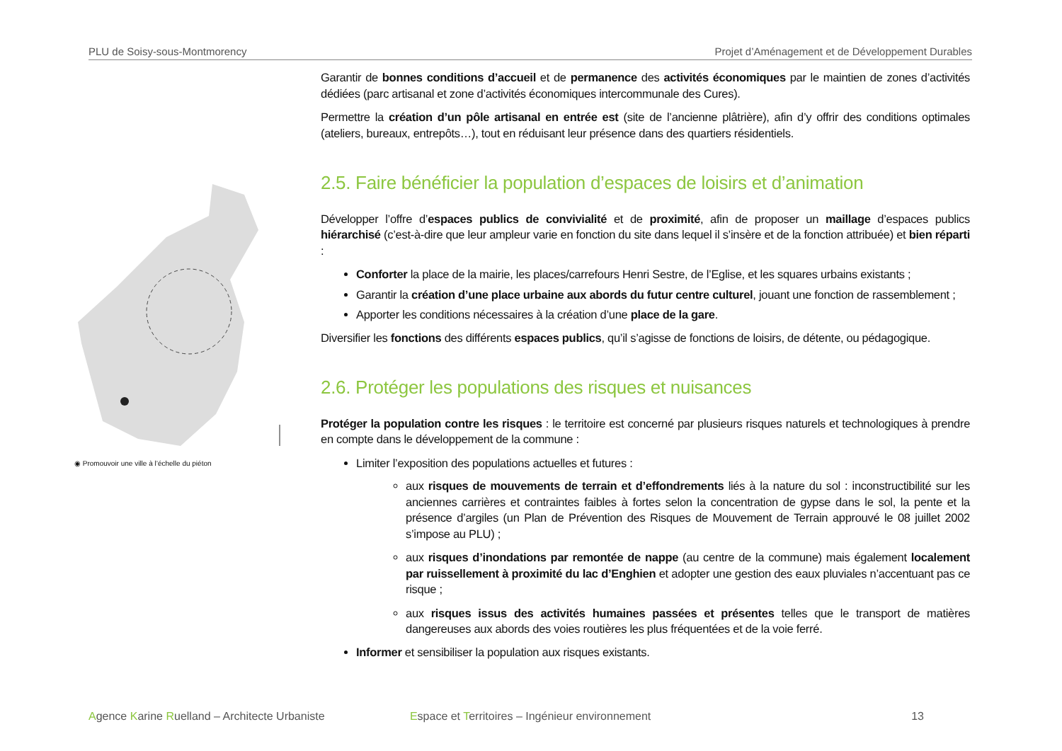PLU de Soisy-sous-Montmorency Projet d’Aménagement et de Développement Durables
◉ Promouvoir une ville à l’échelle du piéton
Garantir de bonnes conditions d’accueil et de permanence des activités économiques par le maintien de zones d’activités dédiées (parc artisanal et zone d’activités économiques intercommunale des Cures).
Permettre la création d’un pôle artisanal en entrée est (site de l’ancienne plâtrière), afin d’y offrir des conditions optimales (ateliers, bureaux, entrepôts…), tout en réduisant leur présence dans des quartiers résidentiels.
2.5. Faire bénéficier la population d’espaces de loisirs et d’animation
Développer l’offre d’espaces publics de convivialité et de proximité, afin de proposer un maillage d’espaces publics hiérarchisé (c’est-à-dire que leur ampleur varie en fonction du site dans lequel il s’insère et de la fonction attribuée) et bien réparti :
Conforter la place de la mairie, les places/carrefours Henri Sestre, de l’Eglise, et les squares urbains existants ;
Garantir la création d’une place urbaine aux abords du futur centre culturel, jouant une fonction de rassemblement ;
Apporter les conditions nécessaires à la création d’une place de la gare.
Diversifier les fonctions des différents espaces publics, qu’il s’agisse de fonctions de loisirs, de détente, ou pédagogique.
2.6. Protéger les populations des risques et nuisances
Protéger la population contre les risques : le territoire est concerné par plusieurs risques naturels et technologiques à prendre en compte dans le développement de la commune :
Limiter l’exposition des populations actuelles et futures :
aux risques de mouvements de terrain et d’effondrements liés à la nature du sol : inconstructibilité sur les anciennes carrières et contraintes faibles à fortes selon la concentration de gypse dans le sol, la pente et la présence d’argiles (un Plan de Prévention des Risques de Mouvement de Terrain approuvé le 08 juillet 2002 s’impose au PLU) ;
aux risques d’inondations par remontée de nappe (au centre de la commune) mais également localement par ruissellement à proximité du lac d’Enghien et adopter une gestion des eaux pluviales n’accentuant pas ce risque ;
aux risques issus des activités humaines passées et présentes telles que le transport de matières dangereuses aux abords des voies routières les plus fréquentées et de la voie ferré.
Informer et sensibiliser la population aux risques existants.
Agence Karine Ruelland – Architecte Urbaniste Espace et Territoires – Ingénieur environnement 13